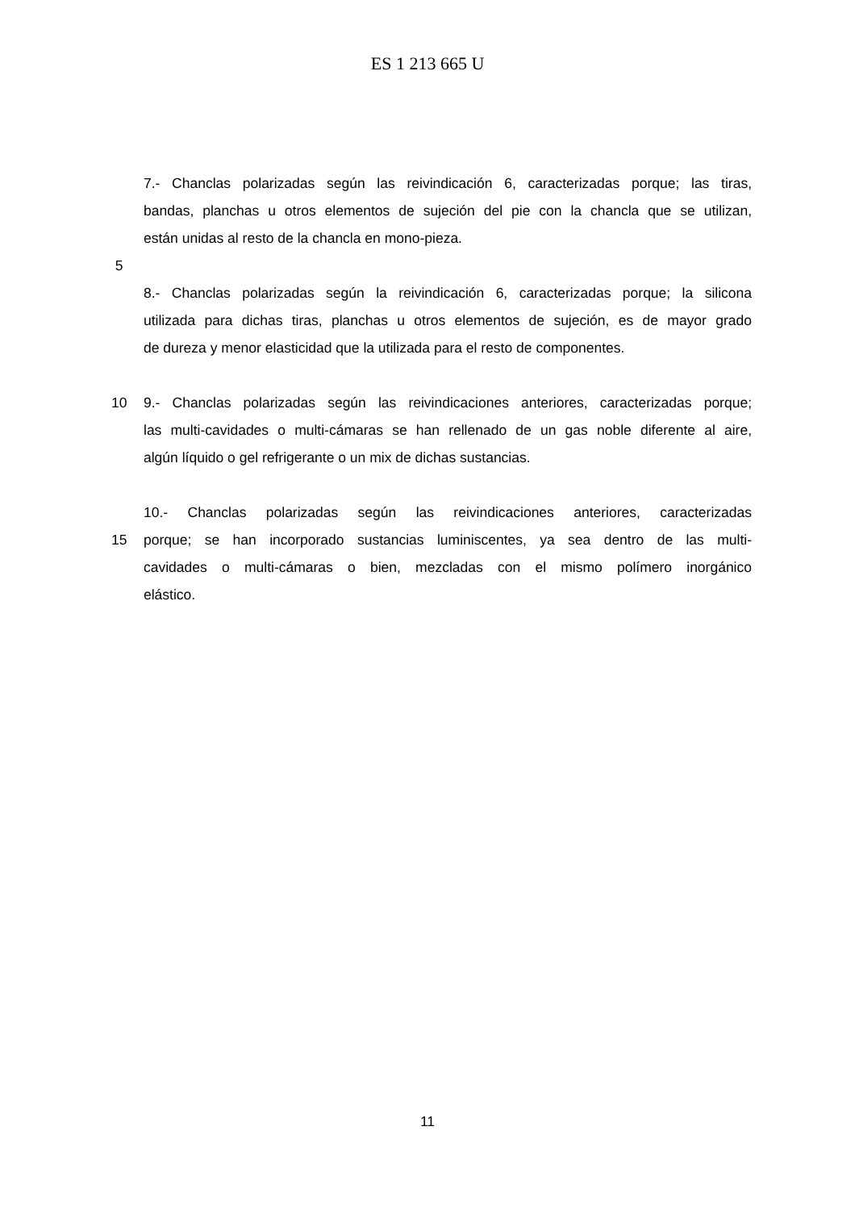ES 1 213 665 U
7.- Chanclas polarizadas según las reivindicación 6, caracterizadas porque; las tiras,
bandas, planchas u otros elementos de sujeción del pie con la chancla que se utilizan,
están unidas al resto de la chancla en mono-pieza.
5
8.- Chanclas polarizadas según la reivindicación 6, caracterizadas porque; la silicona
utilizada para dichas tiras, planchas u otros elementos de sujeción, es de mayor grado
de dureza y menor elasticidad que la utilizada para el resto de componentes.
10 9.- Chanclas polarizadas según las reivindicaciones anteriores, caracterizadas porque;
las multi-cavidades o multi-cámaras se han rellenado de un gas noble diferente al aire,
algún líquido o gel refrigerante o un mix de dichas sustancias.
10.- Chanclas polarizadas según las reivindicaciones anteriores, caracterizadas
15 porque; se han incorporado sustancias luminiscentes, ya sea dentro de las multi-
cavidades o multi-cámaras o bien, mezcladas con el mismo polímero inorgánico
elástico.
11